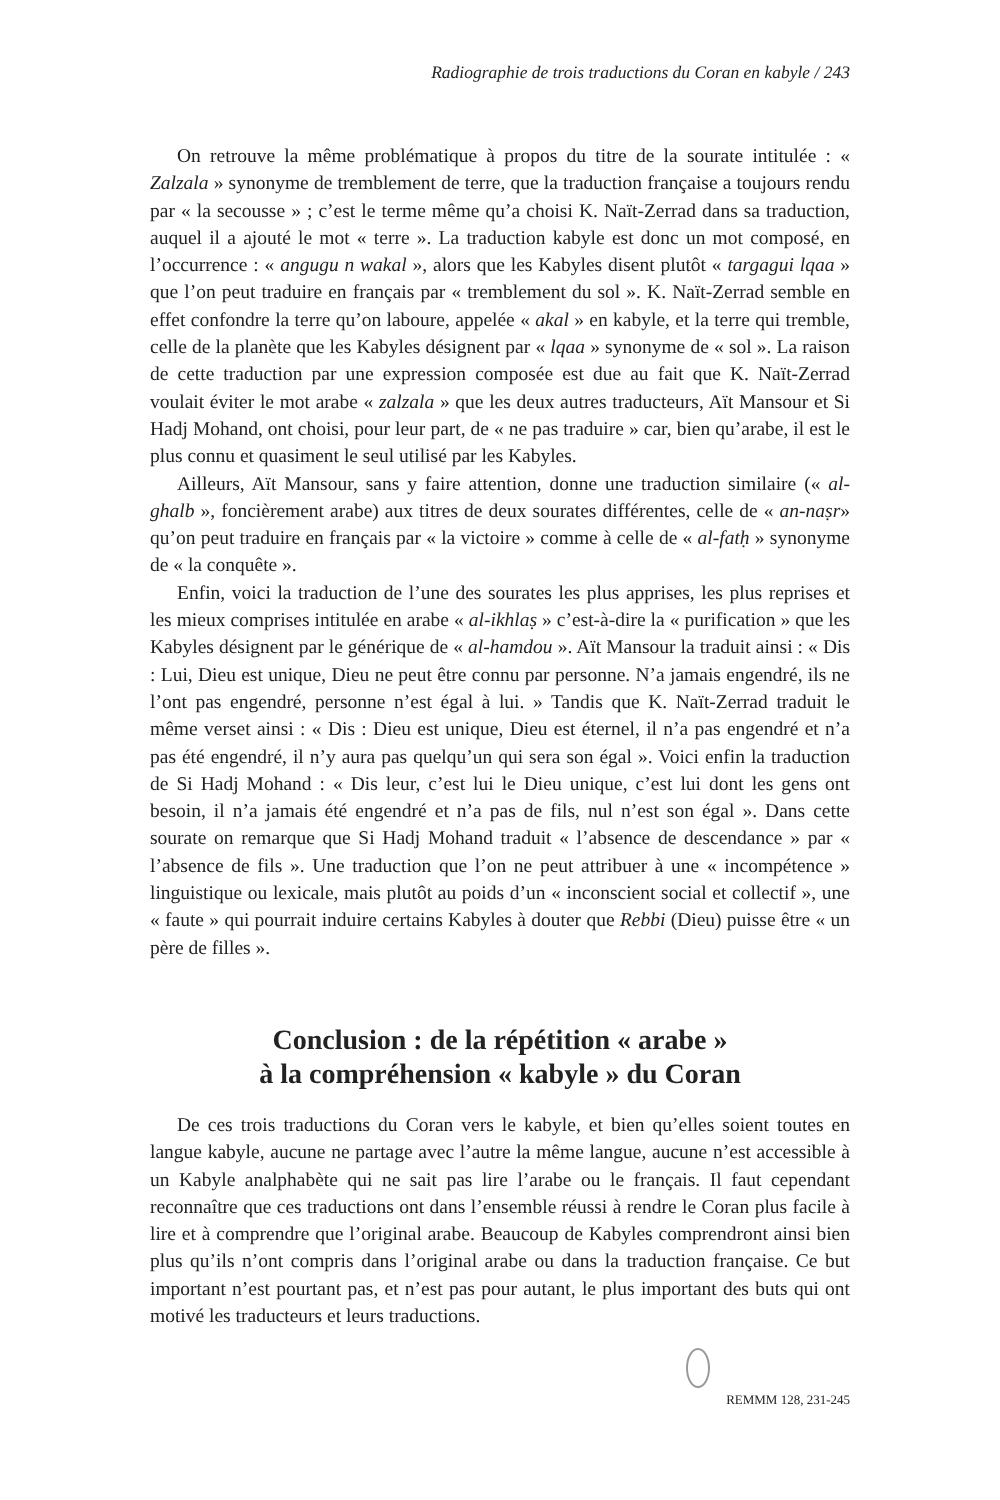Radiographie de trois traductions du Coran en kabyle / 243
On retrouve la même problématique à propos du titre de la sourate intitulée : « Zalzala » synonyme de tremblement de terre, que la traduction française a toujours rendu par « la secousse » ; c’est le terme même qu’a choisi K. Naït-Zerrad dans sa traduction, auquel il a ajouté le mot « terre ». La traduction kabyle est donc un mot composé, en l’occurrence : « angugu n wakal », alors que les Kabyles disent plutôt « targagui lqaa » que l’on peut traduire en français par « tremblement du sol ». K. Naït-Zerrad semble en effet confondre la terre qu’on laboure, appelée « akal » en kabyle, et la terre qui tremble, celle de la planète que les Kabyles désignent par « lqaa » synonyme de « sol ». La raison de cette traduction par une expression composée est due au fait que K. Naït-Zerrad voulait éviter le mot arabe « zalzala » que les deux autres traducteurs, Aït Mansour et Si Hadj Mohand, ont choisi, pour leur part, de « ne pas traduire » car, bien qu’arabe, il est le plus connu et quasiment le seul utilisé par les Kabyles.
Ailleurs, Aït Mansour, sans y faire attention, donne une traduction similaire (« al-ghalb », foncièrement arabe) aux titres de deux sourates différentes, celle de « an-naṣr» qu’on peut traduire en français par « la victoire » comme à celle de « al-fatḥ » synonyme de « la conquête ».
Enfin, voici la traduction de l’une des sourates les plus apprises, les plus reprises et les mieux comprises intitulée en arabe « al-ikhlaṣ » c’est-à-dire la « purification » que les Kabyles désignent par le générique de « al-hamdou ». Aït Mansour la traduit ainsi : « Dis : Lui, Dieu est unique, Dieu ne peut être connu par personne. N’a jamais engendré, ils ne l’ont pas engendré, personne n’est égal à lui. » Tandis que K. Naït-Zerrad traduit le même verset ainsi : « Dis : Dieu est unique, Dieu est éternel, il n’a pas engendré et n’a pas été engendré, il n’y aura pas quelqu’un qui sera son égal ». Voici enfin la traduction de Si Hadj Mohand : « Dis leur, c’est lui le Dieu unique, c’est lui dont les gens ont besoin, il n’a jamais été engendré et n’a pas de fils, nul n’est son égal ». Dans cette sourate on remarque que Si Hadj Mohand traduit « l’absence de descendance » par « l’absence de fils ». Une traduction que l’on ne peut attribuer à une « incompétence » linguistique ou lexicale, mais plutôt au poids d’un « inconscient social et collectif », une « faute » qui pourrait induire certains Kabyles à douter que Rebbi (Dieu) puisse être « un père de filles ».
Conclusion : de la répétition « arabe »
à la compréhension « kabyle » du Coran
De ces trois traductions du Coran vers le kabyle, et bien qu’elles soient toutes en langue kabyle, aucune ne partage avec l’autre la même langue, aucune n’est accessible à un Kabyle analphabète qui ne sait pas lire l’arabe ou le français. Il faut cependant reconnaître que ces traductions ont dans l’ensemble réussi à rendre le Coran plus facile à lire et à comprendre que l’original arabe. Beaucoup de Kabyles comprendront ainsi bien plus qu’ils n’ont compris dans l’original arabe ou dans la traduction française. Ce but important n’est pourtant pas, et n’est pas pour autant, le plus important des buts qui ont motivé les traducteurs et leurs traductions.
REMMM 128, 231-245